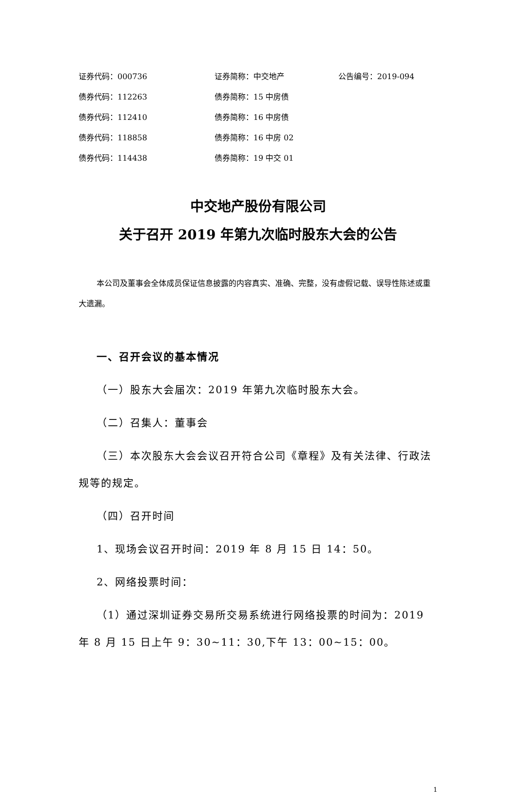| 证券代码：000736 | 证券简称：中交地产 | 公告编号：2019-094 |
| 债券代码：112263 | 债券简称：15 中房债 | |
| 债券代码：112410 | 债券简称：16 中房债 | |
| 债券代码：118858 | 债券简称：16 中房 02 | |
| 债券代码：114438 | 债券简称：19 中交 01 | |
中交地产股份有限公司
关于召开 2019 年第九次临时股东大会的公告
本公司及董事会全体成员保证信息披露的内容真实、准确、完整，没有虚假记载、误导性陈述或重大遗漏。
一、召开会议的基本情况
（一）股东大会届次：2019 年第九次临时股东大会。
（二）召集人：董事会
（三）本次股东大会会议召开符合公司《章程》及有关法律、行政法规等的规定。
（四）召开时间
1、现场会议召开时间：2019 年 8 月 15 日 14：50。
2、网络投票时间：
（1）通过深圳证券交易所交易系统进行网络投票的时间为：2019 年 8 月 15 日上午 9：30~11：30,下午 13：00~15：00。
1